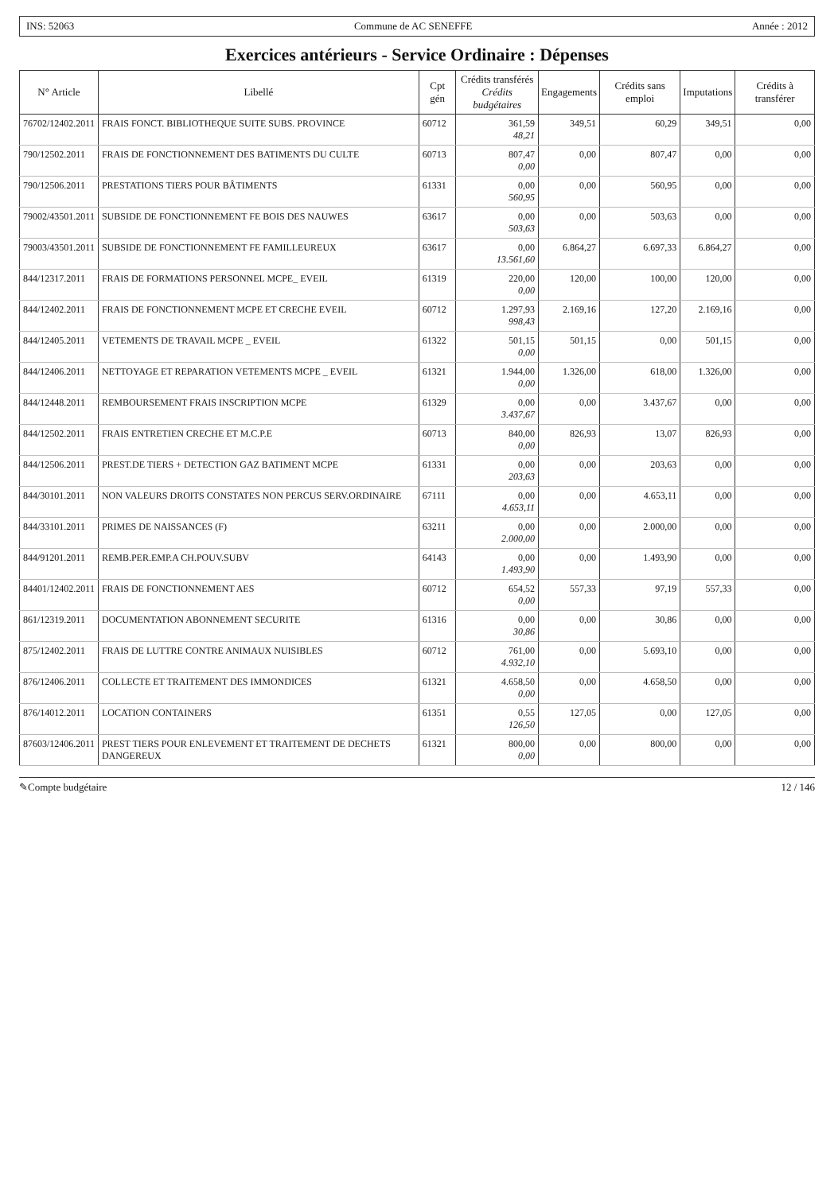INS: 52063 Commune de AC SENEFFE Année : 2012
Exercices antérieurs - Service Ordinaire : Dépenses
| N° Article | Libellé | Cpt gén | Crédits transférés Crédits budgétaires | Engagements | Crédits sans emploi | Imputations | Crédits à transférer |
| --- | --- | --- | --- | --- | --- | --- | --- |
| 76702/12402.2011 | FRAIS FONCT. BIBLIOTHEQUE SUITE SUBS. PROVINCE | 60712 | 361,59 48,21 | 349,51 | 60,29 | 349,51 | 0,00 |
| 790/12502.2011 | FRAIS DE FONCTIONNEMENT DES BATIMENTS DU CULTE | 60713 | 807,47 0,00 | 0,00 | 807,47 | 0,00 | 0,00 |
| 790/12506.2011 | PRESTATIONS TIERS POUR BÂTIMENTS | 61331 | 0,00 560,95 | 0,00 | 560,95 | 0,00 | 0,00 |
| 79002/43501.2011 | SUBSIDE DE FONCTIONNEMENT FE BOIS DES NAUWES | 63617 | 0,00 503,63 | 0,00 | 503,63 | 0,00 | 0,00 |
| 79003/43501.2011 | SUBSIDE DE FONCTIONNEMENT FE FAMILLEUREUX | 63617 | 0,00 13.561,60 | 6.864,27 | 6.697,33 | 6.864,27 | 0,00 |
| 844/12317.2011 | FRAIS DE FORMATIONS PERSONNEL MCPE_ EVEIL | 61319 | 220,00 0,00 | 120,00 | 100,00 | 120,00 | 0,00 |
| 844/12402.2011 | FRAIS DE FONCTIONNEMENT MCPE ET CRECHE EVEIL | 60712 | 1.297,93 998,43 | 2.169,16 | 127,20 | 2.169,16 | 0,00 |
| 844/12405.2011 | VETEMENTS DE TRAVAIL MCPE _ EVEIL | 61322 | 501,15 0,00 | 501,15 | 0,00 | 501,15 | 0,00 |
| 844/12406.2011 | NETTOYAGE ET REPARATION VETEMENTS MCPE _ EVEIL | 61321 | 1.944,00 0,00 | 1.326,00 | 618,00 | 1.326,00 | 0,00 |
| 844/12448.2011 | REMBOURSEMENT FRAIS INSCRIPTION MCPE | 61329 | 0,00 3.437,67 | 0,00 | 3.437,67 | 0,00 | 0,00 |
| 844/12502.2011 | FRAIS ENTRETIEN CRECHE ET M.C.P.E | 60713 | 840,00 0,00 | 826,93 | 13,07 | 826,93 | 0,00 |
| 844/12506.2011 | PREST.DE TIERS + DETECTION GAZ BATIMENT MCPE | 61331 | 0,00 203,63 | 0,00 | 203,63 | 0,00 | 0,00 |
| 844/30101.2011 | NON VALEURS DROITS CONSTATES NON PERCUS SERV.ORDINAIRE | 67111 | 0,00 4.653,11 | 0,00 | 4.653,11 | 0,00 | 0,00 |
| 844/33101.2011 | PRIMES DE NAISSANCES (F) | 63211 | 0,00 2.000,00 | 0,00 | 2.000,00 | 0,00 | 0,00 |
| 844/91201.2011 | REMB.PER.EMP.A CH.POUV.SUBV | 64143 | 0,00 1.493,90 | 0,00 | 1.493,90 | 0,00 | 0,00 |
| 84401/12402.2011 | FRAIS DE FONCTIONNEMENT AES | 60712 | 654,52 0,00 | 557,33 | 97,19 | 557,33 | 0,00 |
| 861/12319.2011 | DOCUMENTATION ABONNEMENT SECURITE | 61316 | 0,00 30,86 | 0,00 | 30,86 | 0,00 | 0,00 |
| 875/12402.2011 | FRAIS DE LUTTRE CONTRE ANIMAUX NUISIBLES | 60712 | 761,00 4.932,10 | 0,00 | 5.693,10 | 0,00 | 0,00 |
| 876/12406.2011 | COLLECTE ET TRAITEMENT DES IMMONDICES | 61321 | 4.658,50 0,00 | 0,00 | 4.658,50 | 0,00 | 0,00 |
| 876/14012.2011 | LOCATION CONTAINERS | 61351 | 0,55 126,50 | 127,05 | 0,00 | 127,05 | 0,00 |
| 87603/12406.2011 | PREST TIERS POUR ENLEVEMENT ET TRAITEMENT DE DECHETS DANGEREUX | 61321 | 800,00 0,00 | 0,00 | 800,00 | 0,00 | 0,00 |
✎Compte budgétaire 12 / 146